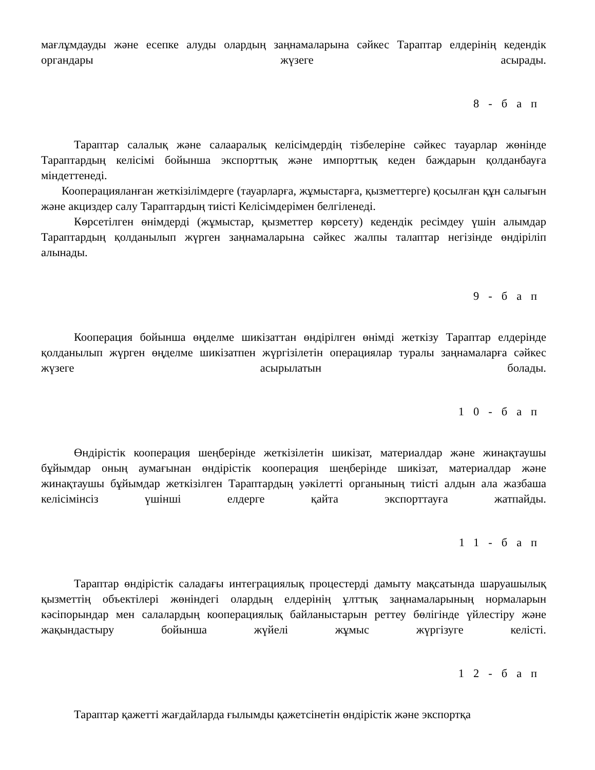мағлұмдауды және есепке алуды олардың заңнамаларына сәйкес Тараптар елдерінің кедендік органдары жүзеге асырады.
8-бап
Тараптар салалық және салааралық келісімдердің тізбелеріне сәйкес тауарлар жөнінде Тараптардың келісімі бойынша экспорттық және импорттық кеден баждарын қолданбауға міндеттенеді.
Кооперацияланған жеткізілімдерге (тауарларға, жұмыстарға, қызметтерге) қосылған құн салығын және акциздер салу Тараптардың тиісті Келісімдерімен белгіленеді.
Көрсетілген өнімдерді (жұмыстар, қызметтер көрсету) кедендік ресімдеу үшін алымдар Тараптардың қолданылып жүрген заңнамаларына сәйкес жалпы талаптар негізінде өндіріліп алынады.
9-бап
Кооперация бойынша өңделме шикізаттан өндірілген өнімді жеткізу Тараптар елдерінде қолданылып жүрген өңделме шикізатпен жүргізілетін операциялар туралы заңнамаларға сәйкес жүзеге асырылатын болады.
10-бап
Өндірістік кооперация шеңберінде жеткізілетін шикізат, материалдар және жинақтаушы бұйымдар оның аумағынан өндірістік кооперация шеңберінде шикізат, материалдар және жинақтаушы бұйымдар жеткізілген Тараптардың уәкілетті органының тиісті алдын ала жазбаша келісімінсіз үшінші елдерге қайта экспорттауға жатпайды.
11-бап
Тараптар өндірістік саладағы интеграциялық процестерді дамыту мақсатында шаруашылық қызметтің объектілері жөніндегі олардың елдерінің ұлттық заңнамаларының нормаларын кәсіпорындар мен салалардың кооперациялық байланыстарын реттеу бөлігінде үйлестіру және жақындастыру бойынша жүйелі жұмыс жүргізуге келісті.
12-бап
Тараптар қажетті жағдайларда ғылымды қажетсінетін өндірістік және экспортқа